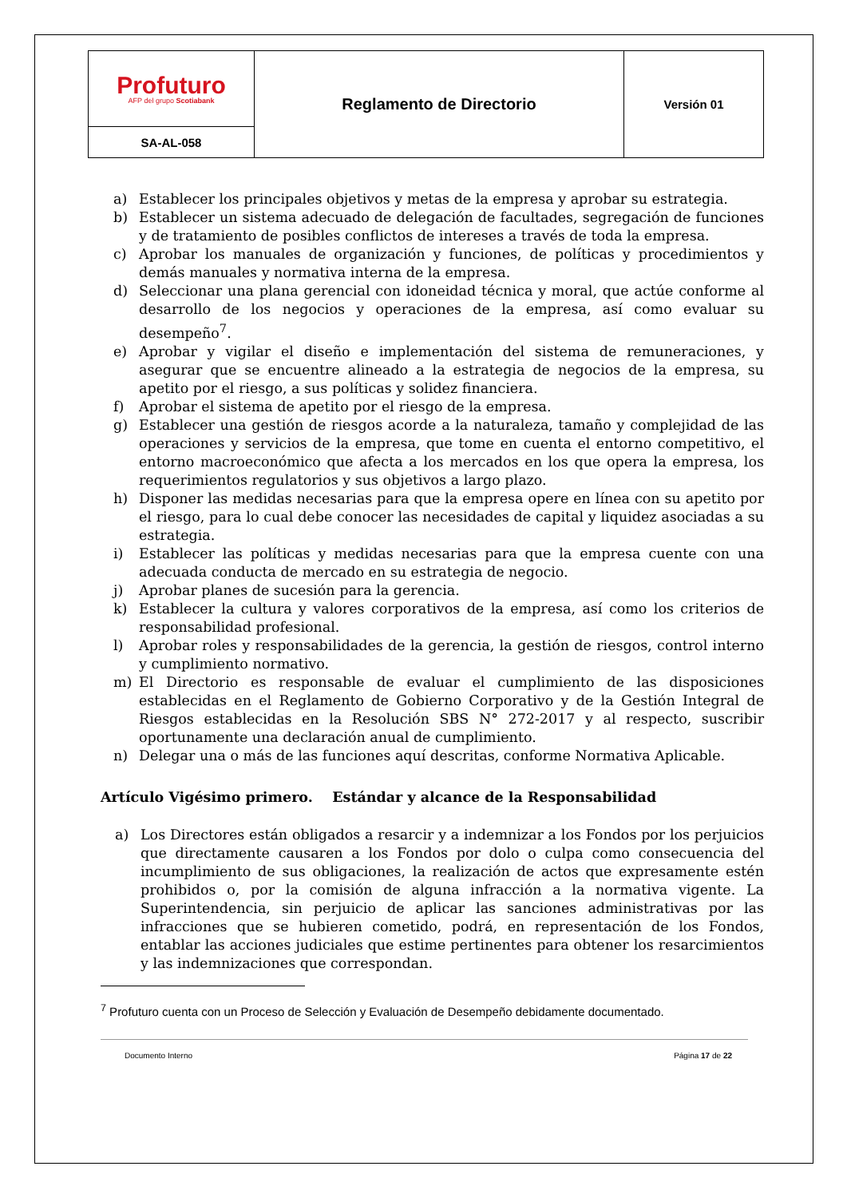| Profuturo AFP del grupo Scotiabank | Reglamento de Directorio | Versión 01 |
| SA-AL-058 | | |
a) Establecer los principales objetivos y metas de la empresa y aprobar su estrategia.
b) Establecer un sistema adecuado de delegación de facultades, segregación de funciones y de tratamiento de posibles conflictos de intereses a través de toda la empresa.
c) Aprobar los manuales de organización y funciones, de políticas y procedimientos y demás manuales y normativa interna de la empresa.
d) Seleccionar una plana gerencial con idoneidad técnica y moral, que actúe conforme al desarrollo de los negocios y operaciones de la empresa, así como evaluar su desempeño<sup>7</sup>.
e) Aprobar y vigilar el diseño e implementación del sistema de remuneraciones, y asegurar que se encuentre alineado a la estrategia de negocios de la empresa, su apetito por el riesgo, a sus políticas y solidez financiera.
f) Aprobar el sistema de apetito por el riesgo de la empresa.
g) Establecer una gestión de riesgos acorde a la naturaleza, tamaño y complejidad de las operaciones y servicios de la empresa, que tome en cuenta el entorno competitivo, el entorno macroeconómico que afecta a los mercados en los que opera la empresa, los requerimientos regulatorios y sus objetivos a largo plazo.
h) Disponer las medidas necesarias para que la empresa opere en línea con su apetito por el riesgo, para lo cual debe conocer las necesidades de capital y liquidez asociadas a su estrategia.
i) Establecer las políticas y medidas necesarias para que la empresa cuente con una adecuada conducta de mercado en su estrategia de negocio.
j) Aprobar planes de sucesión para la gerencia.
k) Establecer la cultura y valores corporativos de la empresa, así como los criterios de responsabilidad profesional.
l) Aprobar roles y responsabilidades de la gerencia, la gestión de riesgos, control interno y cumplimiento normativo.
m) El Directorio es responsable de evaluar el cumplimiento de las disposiciones establecidas en el Reglamento de Gobierno Corporativo y de la Gestión Integral de Riesgos establecidas en la Resolución SBS N° 272-2017 y al respecto, suscribir oportunamente una declaración anual de cumplimiento.
n) Delegar una o más de las funciones aquí descritas, conforme Normativa Aplicable.
Artículo Vigésimo primero. Estándar y alcance de la Responsabilidad
a) Los Directores están obligados a resarcir y a indemnizar a los Fondos por los perjuicios que directamente causaren a los Fondos por dolo o culpa como consecuencia del incumplimiento de sus obligaciones, la realización de actos que expresamente estén prohibidos o, por la comisión de alguna infracción a la normativa vigente. La Superintendencia, sin perjuicio de aplicar las sanciones administrativas por las infracciones que se hubieren cometido, podrá, en representación de los Fondos, entablar las acciones judiciales que estime pertinentes para obtener los resarcimientos y las indemnizaciones que correspondan.
<sup>7</sup> Profuturo cuenta con un Proceso de Selección y Evaluación de Desempeño debidamente documentado.
Documento Interno Página 17 de 22